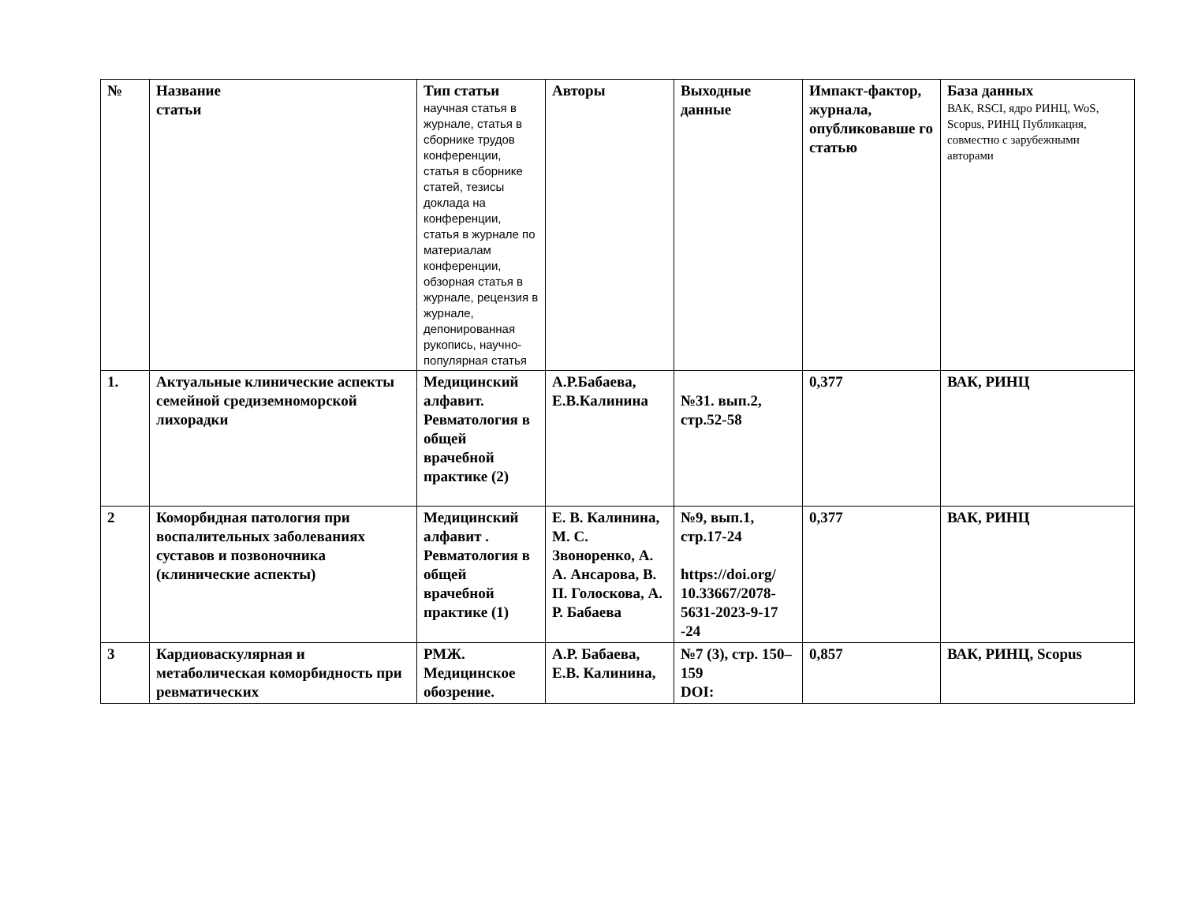| № | Название статьи | Тип статьи научная статья в журнале, статья в сборнике трудов конференции, статья в сборнике статей, тезисы доклада на конференции, статья в журнале по материалам конференции, обзорная статья в журнале, рецензия в журнале, депонированная рукопись, научно-популярная статья | Авторы | Выходные данные | Импакт-фактор, журнала, опубликовавше го статью | База данных ВАК, RSCI, ядро РИНЦ, WoS, Scopus, РИНЦ Публикация, совместно с зарубежными авторами |
| --- | --- | --- | --- | --- | --- | --- |
| 1. | Актуальные клинические аспекты семейной средиземноморской лихорадки | Медицинский алфавит. Ревматология в общей врачебной практике (2) | А.Р.Бабаева, Е.В.Калинина | №31. вып.2, стр.52-58 | 0,377 | ВАК, РИНЦ |
| 2 | Коморбидная патология при воспалительных заболеваниях суставов и позвоночника (клинические аспекты) | Медицинский алфавит . Ревматология в общей врачебной практике (1) | Е. В. Калинина, М. С. Звоноренко, А. А. Ансарова, В. П. Голоскова, А. Р. Бабаева | №9, вып.1, стр.17-24 https://doi.org/ 10.33667/2078-5631-2023-9-17 -24 | 0,377 | ВАК, РИНЦ |
| 3 | Кардиоваскулярная и метаболическая коморбидность при ревматических | РМЖ. Медицинское обозрение. | А.Р. Бабаева, Е.В. Калинина, | №7 (3), стр. 150–159 DOI: | 0,857 | ВАК, РИНЦ, Scopus |